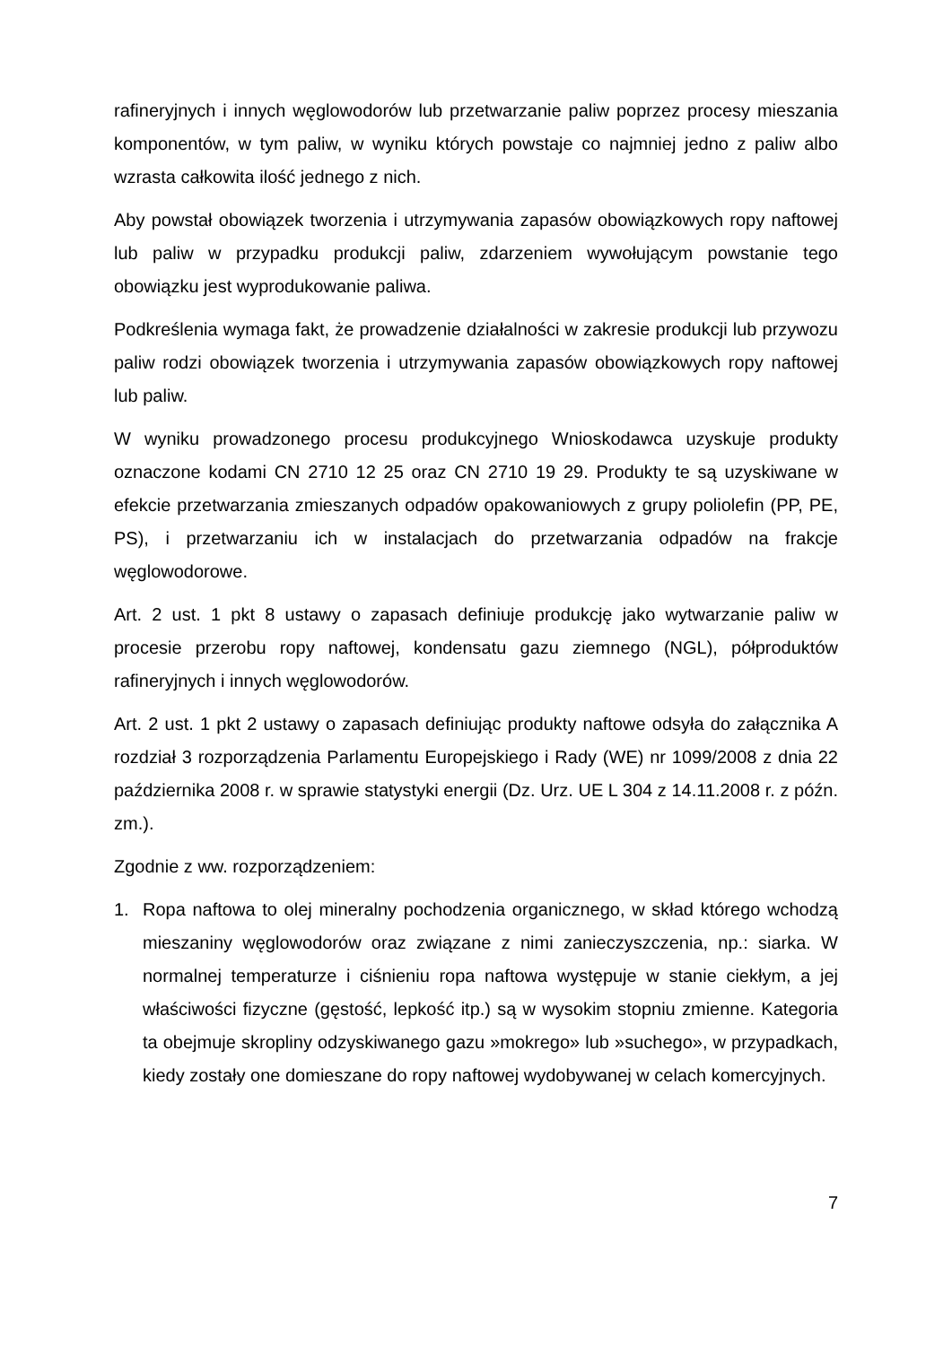rafineryjnych i innych węglowodorów lub przetwarzanie paliw poprzez procesy mieszania komponentów, w tym paliw, w wyniku których powstaje co najmniej jedno z paliw albo wzrasta całkowita ilość jednego z nich.
Aby powstał obowiązek tworzenia i utrzymywania zapasów obowiązkowych ropy naftowej lub paliw w przypadku produkcji paliw, zdarzeniem wywołującym powstanie tego obowiązku jest wyprodukowanie paliwa.
Podkreślenia wymaga fakt, że prowadzenie działalności w zakresie produkcji lub przywozu paliw rodzi obowiązek tworzenia i utrzymywania zapasów obowiązkowych ropy naftowej lub paliw.
W wyniku prowadzonego procesu produkcyjnego Wnioskodawca uzyskuje produkty oznaczone kodami CN 2710 12 25 oraz CN 2710 19 29. Produkty te są uzyskiwane w efekcie przetwarzania zmieszanych odpadów opakowaniowych z grupy poliolefin (PP, PE, PS), i przetwarzaniu ich w instalacjach do przetwarzania odpadów na frakcje węglowodorowe.
Art. 2 ust. 1 pkt 8 ustawy o zapasach definiuje produkcję jako wytwarzanie paliw w procesie przerobu ropy naftowej, kondensatu gazu ziemnego (NGL), półproduktów rafineryjnych i innych węglowodorów.
Art. 2 ust. 1 pkt 2 ustawy o zapasach definiując produkty naftowe odsyła do załącznika A rozdział 3 rozporządzenia Parlamentu Europejskiego i Rady (WE) nr 1099/2008 z dnia 22 października 2008 r. w sprawie statystyki energii (Dz. Urz. UE L 304 z 14.11.2008 r. z późn. zm.).
Zgodnie z ww. rozporządzeniem:
1. Ropa naftowa to olej mineralny pochodzenia organicznego, w skład którego wchodzą mieszaniny węglowodorów oraz związane z nimi zanieczyszczenia, np.: siarka. W normalnej temperaturze i ciśnieniu ropa naftowa występuje w stanie ciekłym, a jej właściwości fizyczne (gęstość, lepkość itp.) są w wysokim stopniu zmienne. Kategoria ta obejmuje skropliny odzyskiwanego gazu »mokrego» lub »suchego», w przypadkach, kiedy zostały one domieszane do ropy naftowej wydobywanej w celach komercyjnych.
7